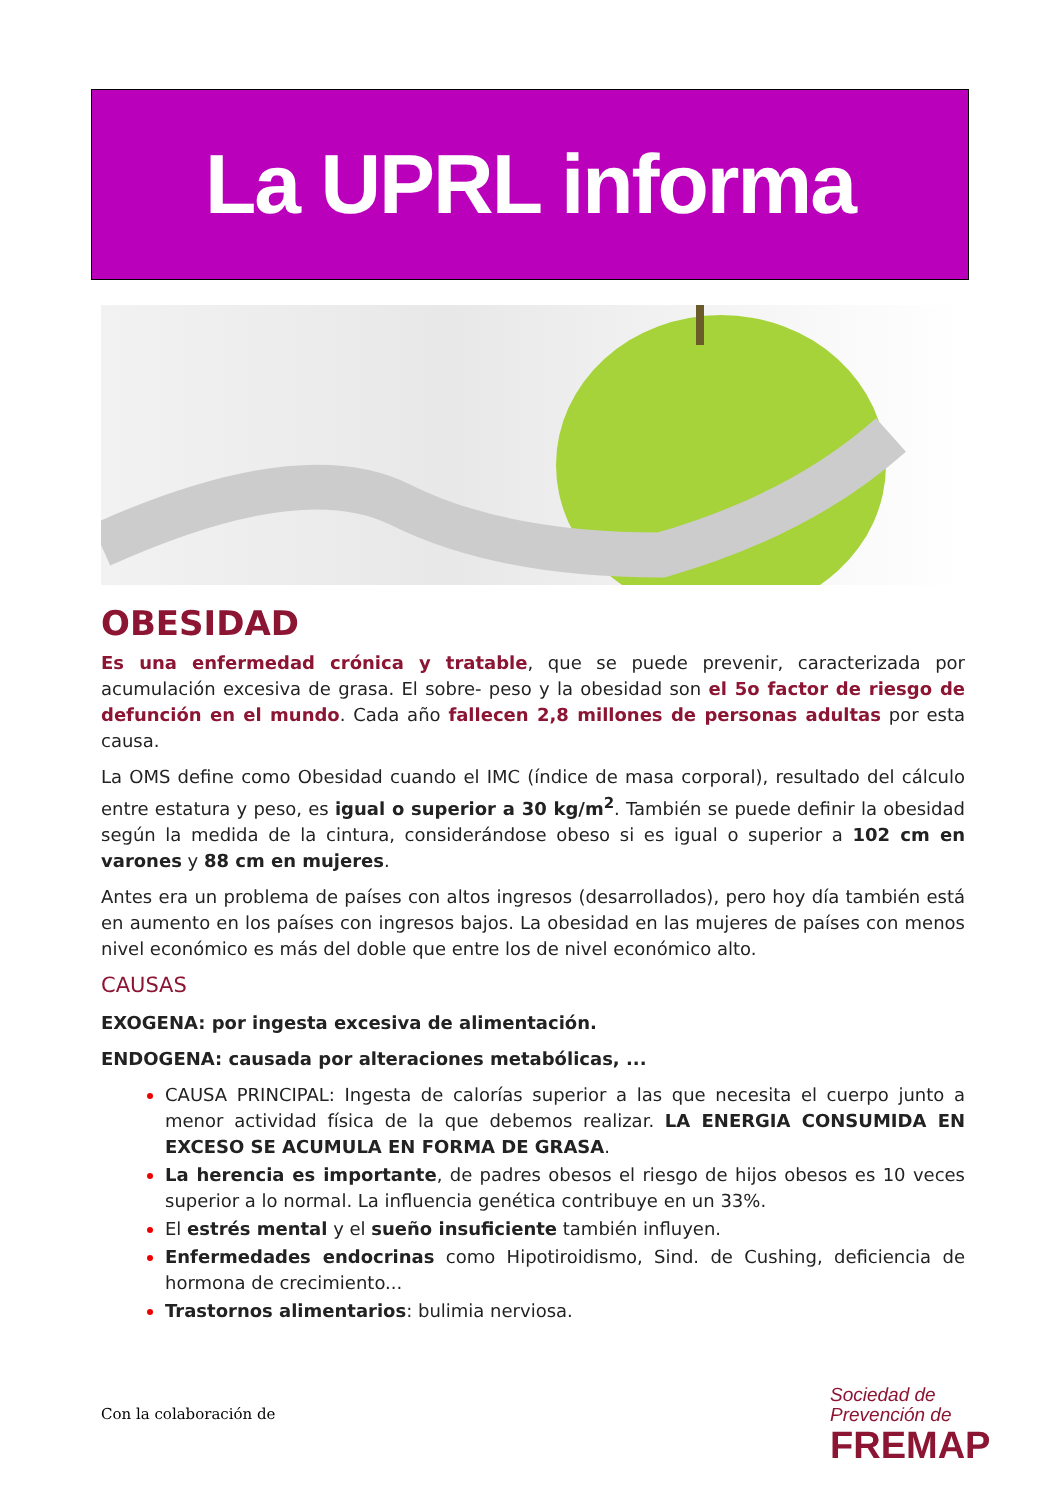La UPRL informa
OBESIDAD
Es una enfermedad crónica y tratable, que se puede prevenir, caracterizada por acumulación excesiva de grasa. El sobre- peso y la obesidad son el 5o factor de riesgo de defunción en el mundo. Cada año fallecen 2,8 millones de personas adultas por esta causa.
La OMS define como Obesidad cuando el IMC (índice de masa corporal), resultado del cálculo entre estatura y peso, es igual o superior a 30 kg/m<sup>2</sup>. También se puede definir la obesidad según la medida de la cintura, considerándose obeso si es igual o superior a 102 cm en varones y 88 cm en mujeres.
Antes era un problema de países con altos ingresos (desarrollados), pero hoy día también está en aumento en los países con ingresos bajos. La obesidad en las mujeres de países con menos nivel económico es más del doble que entre los de nivel económico alto.
CAUSAS
EXOGENA: por ingesta excesiva de alimentación.
ENDOGENA: causada por alteraciones metabólicas, ...
CAUSA PRINCIPAL: Ingesta de calorías superior a las que necesita el cuerpo junto a menor actividad física de la que debemos realizar. LA ENERGIA CONSUMIDA EN EXCESO SE ACUMULA EN FORMA DE GRASA.
La herencia es importante, de padres obesos el riesgo de hijos obesos es 10 veces superior a lo normal. La influencia genética contribuye en un 33%.
El estrés mental y el sueño insuficiente también influyen.
Enfermedades endocrinas como Hipotiroidismo, Sind. de Cushing, deficiencia de hormona de crecimiento...
Trastornos alimentarios: bulimia nerviosa.
Con la colaboración de
Sociedad de
Prevención de
FREMAP